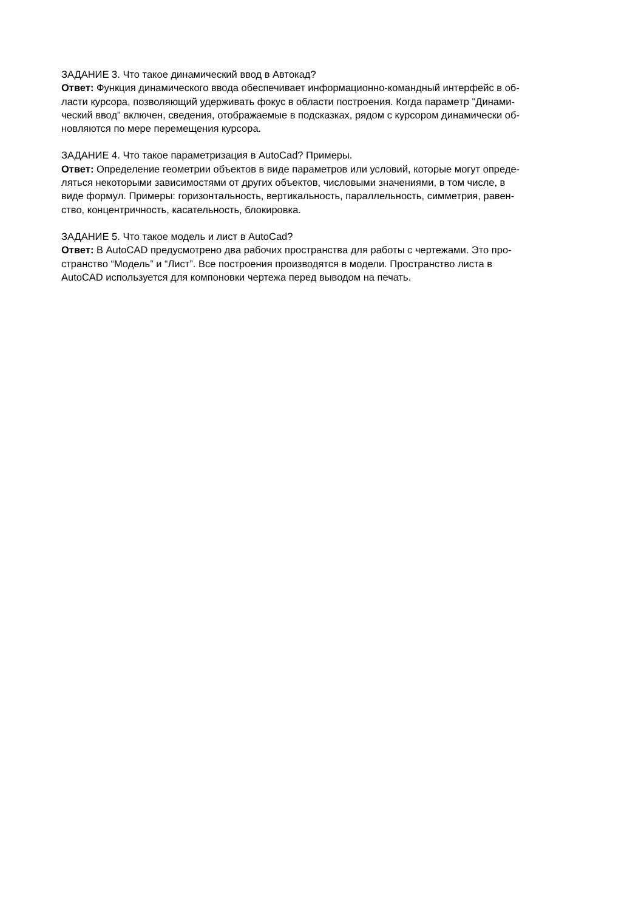ЗАДАНИЕ 3. Что такое динамический ввод в Автокад?
Ответ: Функция динамического ввода обеспечивает информационно-командный интерфейс в об-
ласти курсора, позволяющий удерживать фокус в области построения. Когда параметр "Динами-
ческий ввод" включен, сведения, отображаемые в подсказках, рядом с курсором динамически об-
новляются по мере перемещения курсора.
ЗАДАНИЕ 4. Что такое параметризация в AutoCad? Примеры.
Ответ: Определение геометрии объектов в виде параметров или условий, которые могут опреде-
ляться некоторыми зависимостями от других объектов, числовыми значениями, в том числе, в
виде формул. Примеры: горизонтальность, вертикальность, параллельность, симметрия, равен-
ство, концентричность, касательность, блокировка.
ЗАДАНИЕ 5. Что такое модель и лист в AutoCad?
Ответ: В AutoCAD предусмотрено два рабочих пространства для работы с чертежами. Это про-
странство “Модель” и “Лист”. Все построения производятся в модели. Пространство листа в
AutoCAD используется для компоновки чертежа перед выводом на печать.